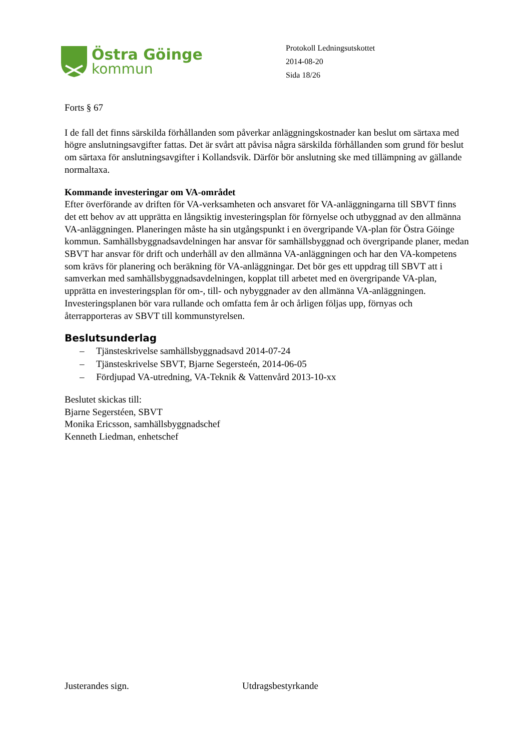Östra Göinge
kommun
Protokoll Ledningsutskottet
2014-08-20
Sida 18/26
Forts § 67
I de fall det finns särskilda förhållanden som påverkar anläggningskostnader kan beslut om särtaxa med högre anslutningsavgifter fattas. Det är svårt att påvisa några särskilda förhållanden som grund för beslut om särtaxa för anslutningsavgifter i Kollandsvik. Därför bör anslutning ske med tillämpning av gällande normaltaxa.
Kommande investeringar om VA-området
Efter överförande av driften för VA-verksamheten och ansvaret för VA-anläggningarna till SBVT finns det ett behov av att upprätta en långsiktig investeringsplan för förnyelse och utbyggnad av den allmänna VA-anläggningen. Planeringen måste ha sin utgångspunkt i en övergripande VA-plan för Östra Göinge kommun. Samhällsbyggnadsavdelningen har ansvar för samhällsbyggnad och övergripande planer, medan SBVT har ansvar för drift och underhåll av den allmänna VA-anläggningen och har den VA-kompetens som krävs för planering och beräkning för VA-anläggningar. Det bör ges ett uppdrag till SBVT att i samverkan med samhällsbyggnadsavdelningen, kopplat till arbetet med en övergripande VA-plan, upprätta en investeringsplan för om-, till- och nybyggnader av den allmänna VA-anläggningen. Investeringsplanen bör vara rullande och omfatta fem år och årligen följas upp, förnyas och återrapporteras av SBVT till kommunstyrelsen.
Beslutsunderlag
– Tjänsteskrivelse samhällsbyggnadsavd 2014-07-24
– Tjänsteskrivelse SBVT, Bjarne Segersteén, 2014-06-05
– Fördjupad VA-utredning, VA-Teknik & Vattenvård 2013-10-xx
Beslutet skickas till:
Bjarne Segerstéen, SBVT
Monika Ericsson, samhällsbyggnadschef
Kenneth Liedman, enhetschef
Justerandes sign. Utdragsbestyrkande